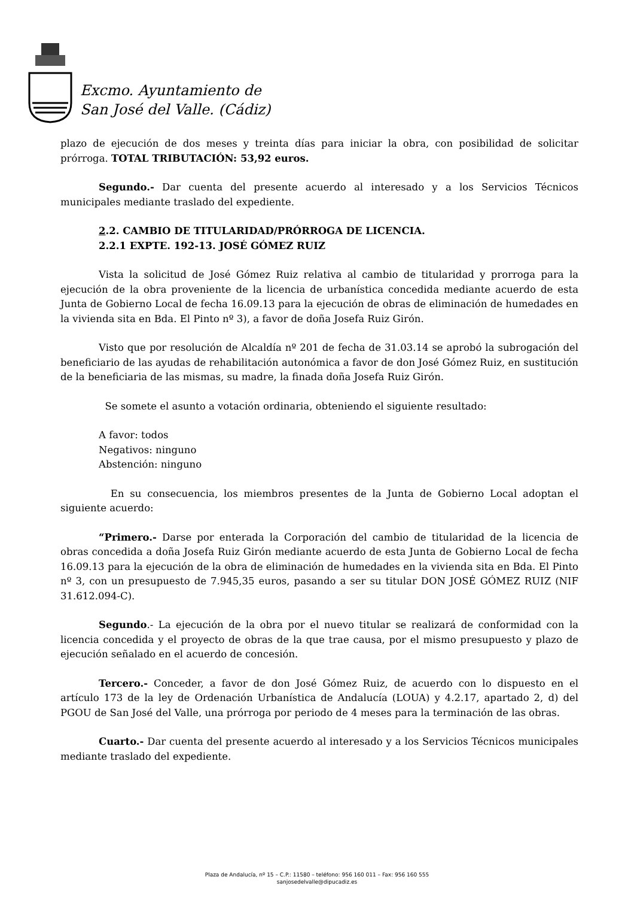Excmo. Ayuntamiento de
San José del Valle. (Cádiz)
plazo de ejecución de dos meses y treinta días para iniciar la obra, con posibilidad de solicitar prórroga. TOTAL TRIBUTACIÓN: 53,92 euros.
Segundo.- Dar cuenta del presente acuerdo al interesado y a los Servicios Técnicos municipales mediante traslado del expediente.
2.2. CAMBIO DE TITULARIDAD/PRÓRROGA DE LICENCIA.
2.2.1 EXPTE. 192-13. JOSÉ GÓMEZ RUIZ
Vista la solicitud de José Gómez Ruiz relativa al cambio de titularidad y prorroga para la ejecución de la obra proveniente de la licencia de urbanística concedida mediante acuerdo de esta Junta de Gobierno Local de fecha 16.09.13 para la ejecución de obras de eliminación de humedades en la vivienda sita en Bda. El Pinto nº 3), a favor de doña Josefa Ruiz Girón.
Visto que por resolución de Alcaldía nº 201 de fecha de 31.03.14 se aprobó la subrogación del beneficiario de las ayudas de rehabilitación autonómica a favor de don José Gómez Ruiz, en sustitución de la beneficiaria de las mismas, su madre, la finada doña Josefa Ruiz Girón.
Se somete el asunto a votación ordinaria, obteniendo el siguiente resultado:
A favor: todos
Negativos: ninguno
Abstención: ninguno
En su consecuencia, los miembros presentes de la Junta de Gobierno Local adoptan el siguiente acuerdo:
“Primero.- Darse por enterada la Corporación del cambio de titularidad de la licencia de obras concedida a doña Josefa Ruiz Girón mediante acuerdo de esta Junta de Gobierno Local de fecha 16.09.13 para la ejecución de la obra de eliminación de humedades en la vivienda sita en Bda. El Pinto nº 3, con un presupuesto de 7.945,35 euros, pasando a ser su titular DON JOSÉ GÓMEZ RUIZ (NIF 31.612.094-C).
Segundo.- La ejecución de la obra por el nuevo titular se realizará de conformidad con la licencia concedida y el proyecto de obras de la que trae causa, por el mismo presupuesto y plazo de ejecución señalado en el acuerdo de concesión.
Tercero.- Conceder, a favor de don José Gómez Ruiz, de acuerdo con lo dispuesto en el artículo 173 de la ley de Ordenación Urbanística de Andalucía (LOUA) y 4.2.17, apartado 2, d) del PGOU de San José del Valle, una prórroga por periodo de 4 meses para la terminación de las obras.
Cuarto.- Dar cuenta del presente acuerdo al interesado y a los Servicios Técnicos municipales mediante traslado del expediente.
Plaza de Andalucía, nº 15 – C.P.: 11580 – teléfono: 956 160 011 – Fax: 956 160 555
sanjosedelvalle@dipucadiz.es